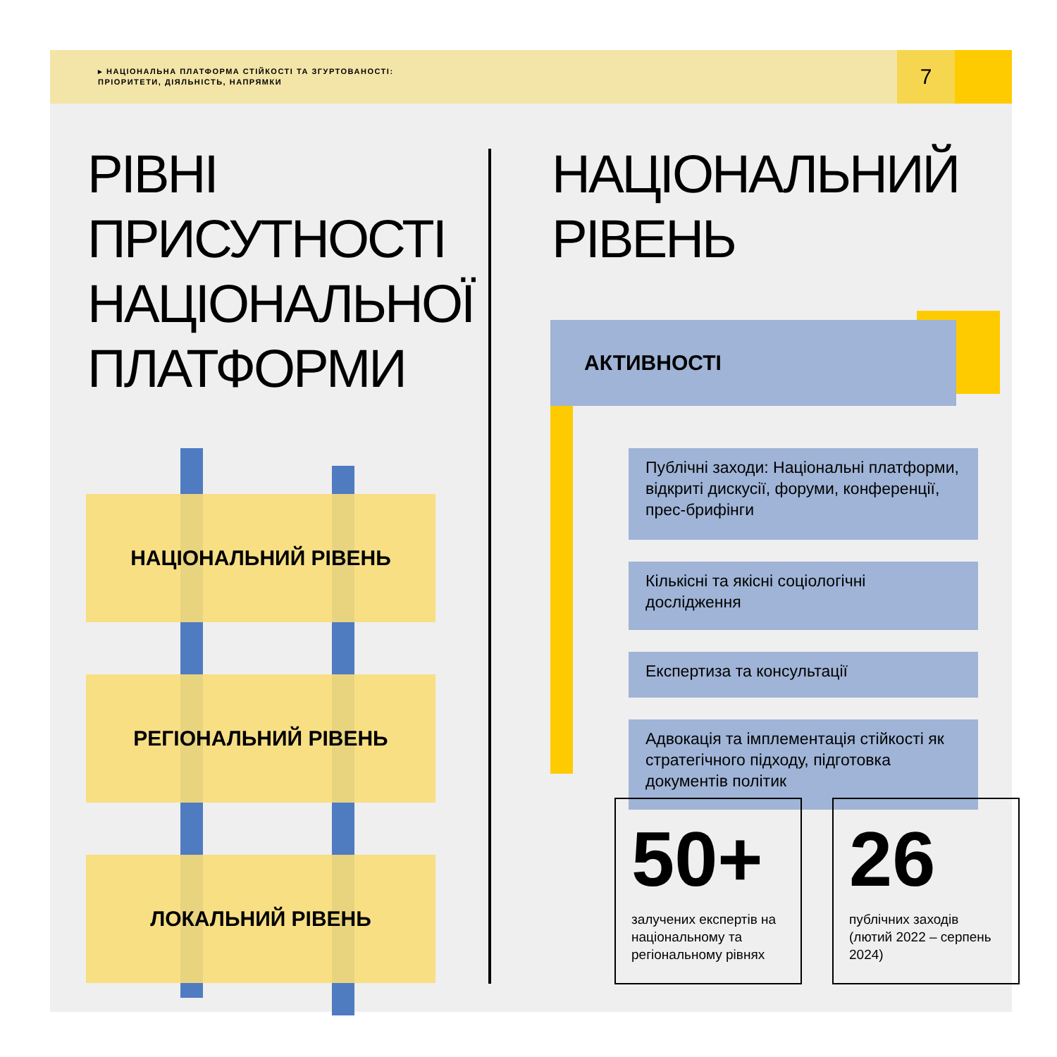▸ НАЦІОНАЛЬНА ПЛАТФОРМА СТІЙКОСТІ ТА ЗГУРТОВАНОСТІ:
ПРІОРИТЕТИ, ДІЯЛЬНІСТЬ, НАПРЯМКИ
7
РІВНІ
ПРИСУТНОСТІ
НАЦІОНАЛЬНОЇ
ПЛАТФОРМИ
НАЦІОНАЛЬНИЙ РІВЕНЬ
РЕГІОНАЛЬНИЙ РІВЕНЬ
ЛОКАЛЬНИЙ РІВЕНЬ
НАЦІОНАЛЬНИЙ
РІВЕНЬ
АКТИВНОСТІ
Публічні заходи: Національні платформи, відкриті дискусії, форуми, конференції, прес-брифінги
Кількісні та якісні соціологічні дослідження
Експертиза та консультації
Адвокація та імплементація стійкості як стратегічного підходу, підготовка документів політик
50+
залучених експертів на національному та регіональному рівнях
26
публічних заходів (лютий 2022 – серпень 2024)